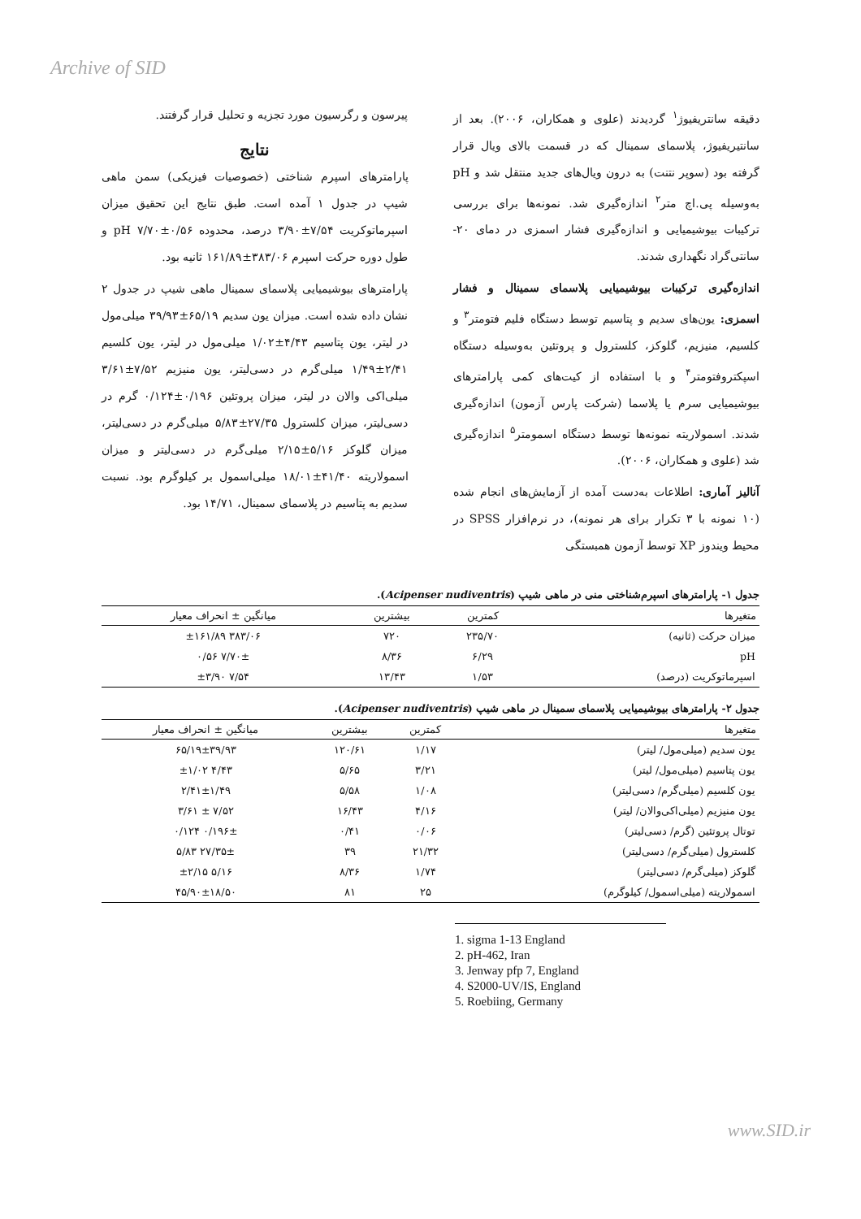Archive of SID
دقیقه سانتریفیوژ<sup>۱</sup> گردیدند (علوی و همکاران، ۲۰۰۶). بعد از سانتیریفیوژ، پلاسمای سمینال که در قسمت بالای ویال قرار گرفته بود (سوپر نتنت) به درون ویال‌های جدید منتقل شد و pH به‌وسیله پی.اچ متر<sup>۲</sup> اندازه‌گیری شد. نمونه‌ها برای بررسی ترکیبات بیوشیمیایی و اندازه‌گیری فشار اسمزی در دمای ۲۰- سانتی‌گراد نگهداری شدند.
اندازه‌گیری ترکیبات بیوشیمیایی پلاسمای سمینال و فشار اسمزی: یون‌های سدیم و پتاسیم توسط دستگاه فلیم فتومتر<sup>۳</sup> و کلسیم، منیزیم، گلوکز، کلسترول و پروتئین به‌وسیله دستگاه اسپکتروفتومتر<sup>۴</sup> و با استفاده از کیت‌های کمی پارامترهای بیوشیمیایی سرم یا پلاسما (شرکت پارس آزمون) اندازه‌گیری شدند. اسمولاریته نمونه‌ها توسط دستگاه اسمومتر<sup>۵</sup> اندازه‌گیری شد (علوی و همکاران، ۲۰۰۶).
آنالیز آماری: اطلاعات به‌دست آمده از آزمایش‌های انجام شده (۱۰ نمونه با ۳ تکرار برای هر نمونه)، در نرم‌افزار SPSS در محیط ویندوز XP توسط آزمون همبستگی
پیرسون و رگرسیون مورد تجزیه و تحلیل قرار گرفتند.
نتایج
پارامترهای اسپرم شناختی (خصوصیات فیزیکی) سمن ماهی شیپ در جدول ۱ آمده است. طبق نتایج این تحقیق میزان اسپرماتوکریت ۷/۵۴±۳/۹۰ درصد، محدوده pH ۷/۷۰±۰/۵۶ و طول دوره حرکت اسپرم ۳۸۳/۰۶±۱۶۱/۸۹ ثانیه بود.
پارامترهای بیوشیمیایی پلاسمای سمینال ماهی شیپ در جدول ۲ نشان داده شده است. میزان یون سدیم ۶۵/۱۹±۳۹/۹۳ میلی‌مول در لیتر، یون پتاسیم ۴/۴۳±۱/۰۲ میلی‌مول در لیتر، یون کلسیم ۲/۴۱±۱/۴۹ میلی‌گرم در دسی‌لیتر، یون منیزیم ۷/۵۲±۳/۶۱ میلی‌اکی والان در لیتر، میزان پروتئین ۰/۱۹۶±۰/۱۲۴ گرم در دسی‌لیتر، میزان کلسترول ۲۷/۳۵±۵/۸۳ میلی‌گرم در دسی‌لیتر، میزان گلوکز ۵/۱۶±۲/۱۵ میلی‌گرم در دسی‌لیتر و میزان اسمولاریته ۴۱/۴۰±۱۸/۰۱ میلی‌اسمول بر کیلوگرم بود. نسبت سدیم به پتاسیم در پلاسمای سمینال، ۱۴/۷۱ بود.
جدول ۱- پارامترهای اسپرم‌شناختی منی در ماهی شیپ (Acipenser nudiventris).
| متغیرها | کمترین | بیشترین | میانگین ± انحراف معیار |
| --- | --- | --- | --- |
| میزان حرکت (ثانیه) | ۲۳۵/۷۰ | ۷۲۰ | ۳۸۳/۰۶ ±۱۶۱/۸۹ |
| pH | ۶/۲۹ | ۸/۳۶ | ۷/۷۰± ۰/۵۶ |
| اسپرماتوکریت (درصد) | ۱/۵۳ | ۱۳/۴۳ | ۷/۵۴ ±۳/۹۰ |
جدول ۲- پارامترهای بیوشیمیایی پلاسمای سمینال در ماهی شیپ (Acipenser nudiventris).
| متغیرها | کمترین | بیشترین | میانگین ± انحراف معیار |
| --- | --- | --- | --- |
| یون سدیم (میلی‌مول/ لیتر) | ۱/۱۷ | ۱۲۰/۶۱ | ۶۵/۱۹±۳۹/۹۳ |
| یون پتاسیم (میلی‌مول/ لیتر) | ۳/۲۱ | ۵/۶۵ | ۴/۴۳ ±۱/۰۲ |
| یون کلسیم (میلی‌گرم/ دسی‌لیتر) | ۱/۰۸ | ۵/۵۸ | ۲/۴۱±۱/۴۹ |
| یون منیزیم (میلی‌اکی‌والان/ لیتر) | ۴/۱۶ | ۱۶/۴۳ | ۷/۵۲ ± ۳/۶۱ |
| توتال پروتئین (گرم/ دسی‌لیتر) | ۰/۰۶ | ۰/۴۱ | ۰/۱۹۶± ۰/۱۲۴ |
| کلسترول (میلی‌گرم/ دسی‌لیتر) | ۲۱/۳۲ | ۳۹ | ۲۷/۳۵± ۵/۸۳ |
| گلوکز (میلی‌گرم/ دسی‌لیتر) | ۱/۷۴ | ۸/۳۶ | ۵/۱۶ ±۲/۱۵ |
| اسمولاریته (میلی‌اسمول/ کیلوگرم) | ۲۵ | ۸۱ | ۴۵/۹۰±۱۸/۵۰ |
1. sigma 1-13 England
2. pH-462, Iran
3. Jenway pfp 7, England
4. S2000-UV/IS, England
5. Roebiing, Germany
www.SID.ir